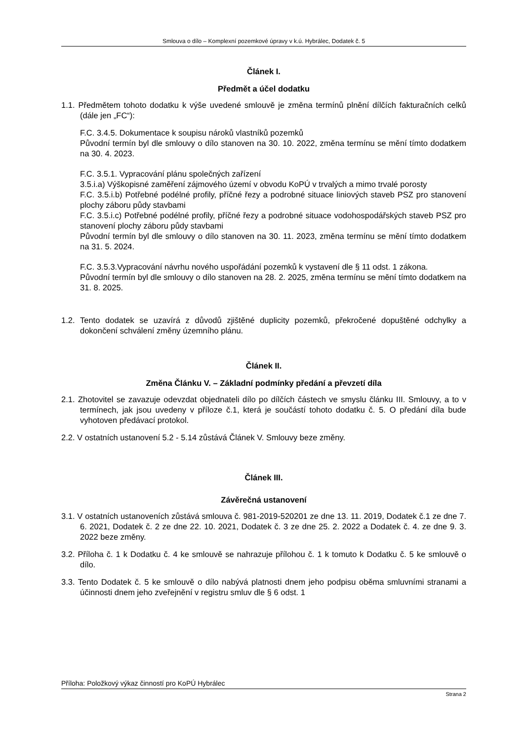Smlouva o dílo – Komplexní pozemkové úpravy v k.ú. Hybrálec, Dodatek č. 5
Článek I.
Předmět a účel dodatku
1.1. Předmětem tohoto dodatku k výše uvedené smlouvě je změna termínů plnění dílčích fakturačních celků (dále jen „FC“):
F.C. 3.4.5. Dokumentace k soupisu nároků vlastníků pozemků
Původní termín byl dle smlouvy o dílo stanoven na 30. 10. 2022, změna termínu se mění tímto dodatkem na 30. 4. 2023.
F.C. 3.5.1. Vypracování plánu společných zařízení
3.5.i.a) Výškopisné zaměření zájmového území v obvodu KoPÚ v trvalých a mimo trvalé porosty
F.C. 3.5.i.b) Potřebné podélné profily, příčné řezy a podrobné situace liniových staveb PSZ pro stanovení plochy záboru půdy stavbami
F.C. 3.5.i.c) Potřebné podélné profily, příčné řezy a podrobné situace vodohospodářských staveb PSZ pro stanovení plochy záboru půdy stavbami
Původní termín byl dle smlouvy o dílo stanoven na 30. 11. 2023, změna termínu se mění tímto dodatkem na 31. 5. 2024.
F.C. 3.5.3.Vypracování návrhu nového uspořádání pozemků k vystavení dle § 11 odst. 1 zákona.
Původní termín byl dle smlouvy o dílo stanoven na 28. 2. 2025, změna termínu se mění tímto dodatkem na 31. 8. 2025.
1.2. Tento dodatek se uzavírá z důvodů zjištěné duplicity pozemků, překročené dopuštěné odchylky a dokončení schválení změny územního plánu.
Článek II.
Změna Článku V. – Základní podmínky předání a převzetí díla
2.1. Zhotovitel se zavazuje odevzdat objednateli dílo po dílčích částech ve smyslu článku III. Smlouvy, a to v termínech, jak jsou uvedeny v příloze č.1, která je součástí tohoto dodatku č. 5. O předání díla bude vyhotoven předávací protokol.
2.2. V ostatních ustanovení 5.2 - 5.14 zůstává Článek V. Smlouvy beze změny.
Článek III.
Závěrečná ustanovení
3.1. V ostatních ustanoveních zůstává smlouva č. 981-2019-520201 ze dne 13. 11. 2019, Dodatek č.1 ze dne 7. 6. 2021, Dodatek č. 2 ze dne 22. 10. 2021, Dodatek č. 3 ze dne 25. 2. 2022 a Dodatek č. 4. ze dne 9. 3. 2022 beze změny.
3.2. Příloha č. 1 k Dodatku č. 4 ke smlouvě se nahrazuje přílohou č. 1 k tomuto k Dodatku č. 5 ke smlouvě o dílo.
3.3. Tento Dodatek č. 5 ke smlouvě o dílo nabývá platnosti dnem jeho podpisu oběma smluvními stranami a účinnosti dnem jeho zveřejnění v registru smluv dle § 6 odst. 1
Příloha: Položkový výkaz činností pro KoPÚ Hybrálec
Strana 2